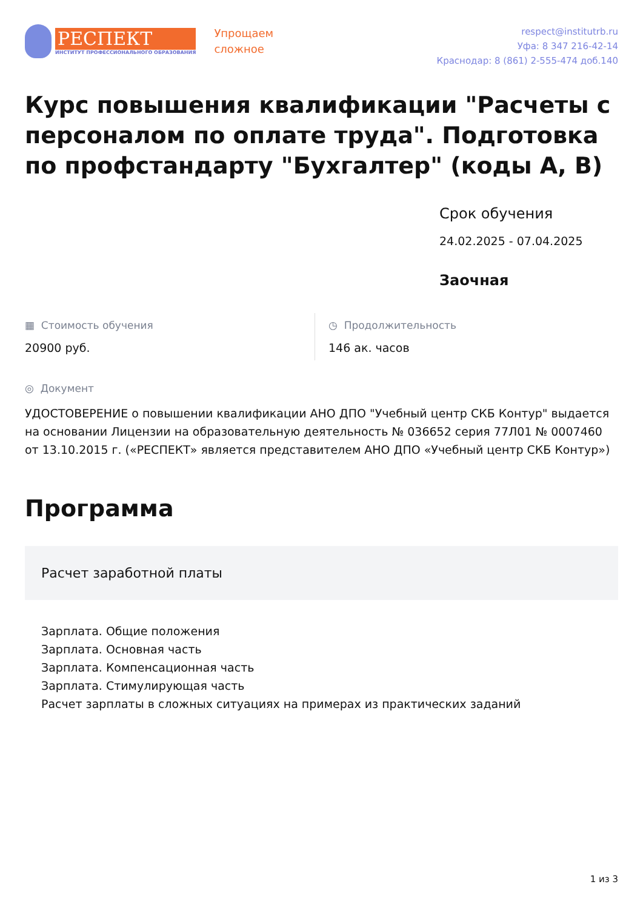РЕСПЕКТ
ИНСТИТУТ ПРОФЕССИОНАЛЬНОГО ОБРАЗОВАНИЯ
Упрощаем
сложное
respect@institutrb.ru
Уфа: 8 347 216-42-14
Краснодар: 8 (861) 2-555-474 доб.140
Курс повышения квалификации "Расчеты с персоналом по оплате труда". Подготовка по профстандарту "Бухгалтер" (коды А, В)
Срок обучения
24.02.2025 - 07.04.2025
Заочная
▦ Стоимость обучения
20900 руб.
◷ Продолжительность
146 ак. часов
◎ Документ
УДОСТОВЕРЕНИЕ о повышении квалификации АНО ДПО "Учебный центр СКБ Контур" выдается на основании Лицензии на образовательную деятельность № 036652 серия 77Л01 № 0007460 от 13.10.2015 г. («РЕСПЕКТ» является представителем АНО ДПО «Учебный центр СКБ Контур»)
Программа
Расчет заработной платы
Зарплата. Общие положения
Зарплата. Основная часть
Зарплата. Компенсационная часть
Зарплата. Стимулирующая часть
Расчет зарплаты в сложных ситуациях на примерах из практических заданий
1 из 3